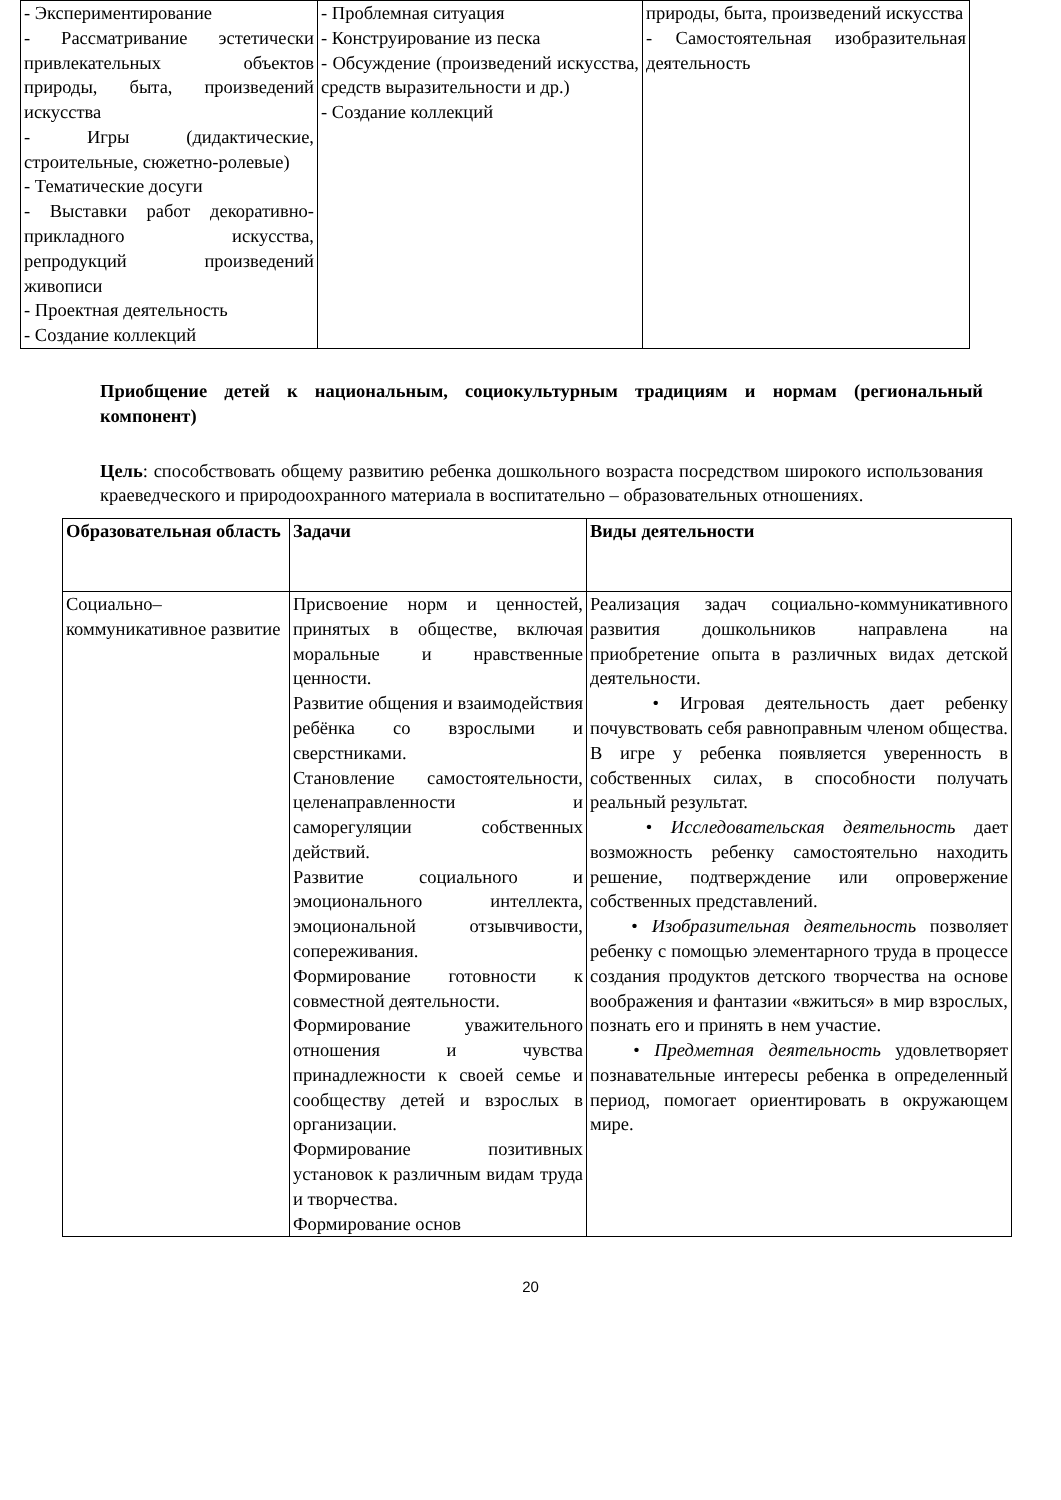| - Экспериментирование - Рассматривание эстетически привлекательных объектов природы, быта, произведений искусства - Игры (дидактические, строительные, сюжетно-ролевые) - Тематические досуги - Выставки работ декоративно-прикладного искусства, репродукций произведений живописи - Проектная деятельность - Создание коллекций | - Проблемная ситуация - Конструирование из песка - Обсуждение (произведений искусства, средств выразительности и др.) - Создание коллекций | природы, быта, произведений искусства - Самостоятельная изобразительная деятельность |
Приобщение детей к национальным, социокультурным традициям и нормам (региональный компонент)
Цель: способствовать общему развитию ребенка дошкольного возраста посредством широкого использования краеведческого и природоохранного материала в воспитательно – образовательных отношениях.
| Образовательная область | Задачи | Виды деятельности |
| --- | --- | --- |
| Социально–коммуникативное развитие | Присвоение норм и ценностей, принятых в обществе, включая моральные и нравственные ценности. Развитие общения и взаимодействия ребёнка со взрослыми и сверстниками. Становление самостоятельности, целенаправленности и саморегуляции собственных действий. Развитие социального и эмоционального интеллекта, эмоциональной отзывчивости, сопереживания. Формирование готовности к совместной деятельности. Формирование уважительного отношения и чувства принадлежности к своей семье и сообществу детей и взрослых в организации. Формирование позитивных установок к различным видам труда и творчества. Формирование основ | Реализация задач социально-коммуникативного развития дошкольников направлена на приобретение опыта в различных видах детской деятельности. • Игровая деятельность дает ребенку почувствовать себя равноправным членом общества. В игре у ребенка появляется уверенность в собственных силах, в способности получать реальный результат. • Исследовательская деятельность дает возможность ребенку самостоятельно находить решение, подтверждение или опровержение собственных представлений. • Изобразительная деятельность позволяет ребенку с помощью элементарного труда в процессе создания продуктов детского творчества на основе воображения и фантазии «вжиться» в мир взрослых, познать его и принять в нем участие. • Предметная деятельность удовлетворяет познавательные интересы ребенка в определенный период, помогает ориентировать в окружающем мире. |
20